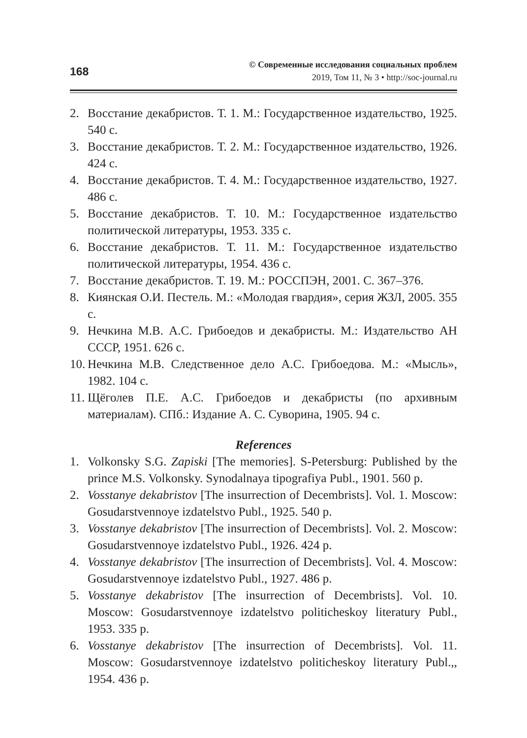168
© Современные исследования социальных проблем
2019, Том 11, № 3 • http://soc-journal.ru
2. Восстание декабристов. Т. 1. М.: Государственное издательство, 1925. 540 с.
3. Восстание декабристов. Т. 2. М.: Государственное издательство, 1926. 424 с.
4. Восстание декабристов. Т. 4. М.: Государственное издательство, 1927. 486 с.
5. Восстание декабристов. Т. 10. М.: Государственное издательство политической литературы, 1953. 335 с.
6. Восстание декабристов. Т. 11. М.: Государственное издательство политической литературы, 1954. 436 с.
7. Восстание декабристов. Т. 19. М.: РОССПЭН, 2001. С. 367–376.
8. Киянская О.И. Пестель. М.: «Молодая гвардия», серия ЖЗЛ, 2005. 355 с.
9. Нечкина М.В. А.С. Грибоедов и декабристы. М.: Издательство АН СССР, 1951. 626 с.
10. Нечкина М.В. Следственное дело А.С. Грибоедова. М.: «Мысль», 1982. 104 с.
11. Щёголев П.Е. А.С. Грибоедов и декабристы (по архивным материалам). СПб.: Издание А. С. Суворина, 1905. 94 с.
References
1. Volkonsky S.G. Zapiski [The memories]. S-Petersburg: Published by the prince M.S. Volkonsky. Synodalnaya tipografiya Publ., 1901. 560 p.
2. Vosstanye dekabristov [The insurrection of Decembrists]. Vol. 1. Moscow: Gosudarstvennoye izdatelstvo Publ., 1925. 540 p.
3. Vosstanye dekabristov [The insurrection of Decembrists]. Vol. 2. Moscow: Gosudarstvennoye izdatelstvo Publ., 1926. 424 p.
4. Vosstanye dekabristov [The insurrection of Decembrists]. Vol. 4. Moscow: Gosudarstvennoye izdatelstvo Publ., 1927. 486 p.
5. Vosstanye dekabristov [The insurrection of Decembrists]. Vol. 10. Moscow: Gosudarstvennoye izdatelstvo politicheskoy literatury Publ., 1953. 335 p.
6. Vosstanye dekabristov [The insurrection of Decembrists]. Vol. 11. Moscow: Gosudarstvennoye izdatelstvo politicheskoy literatury Publ.,, 1954. 436 p.